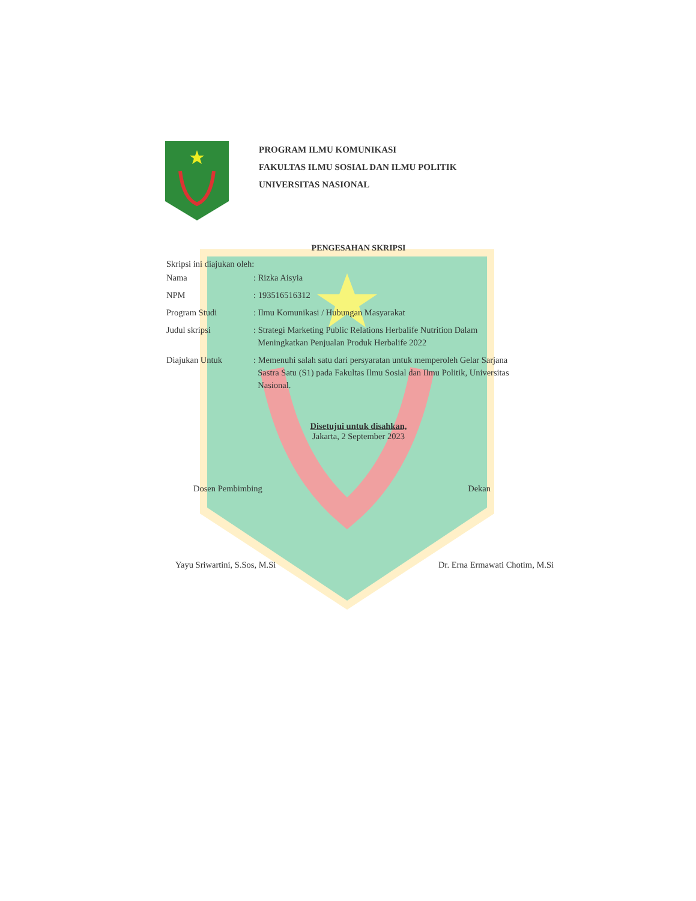PROGRAM ILMU KOMUNIKASI
FAKULTAS ILMU SOSIAL DAN ILMU POLITIK
UNIVERSITAS NASIONAL
PENGESAHAN SKRIPSI
Skripsi ini diajukan oleh:
| Nama | : Rizka Aisyia |
| NPM | : 193516516312 |
| Program Studi | : Ilmu Komunikasi / Hubungan Masyarakat |
| Judul skripsi | : Strategi Marketing Public Relations Herbalife Nutrition Dalam Meningkatkan Penjualan Produk Herbalife 2022 |
| Diajukan Untuk | : Memenuhi salah satu dari persyaratan untuk memperoleh Gelar Sarjana Sastra Satu (S1) pada Fakultas Ilmu Sosial dan Ilmu Politik, Universitas Nasional. |
Disetujui untuk disahkan,
Jakarta, 2 September 2023
Dosen Pembimbing Dekan
Yayu Sriwartini, S.Sos, M.Si Dr. Erna Ermawati Chotim, M.Si